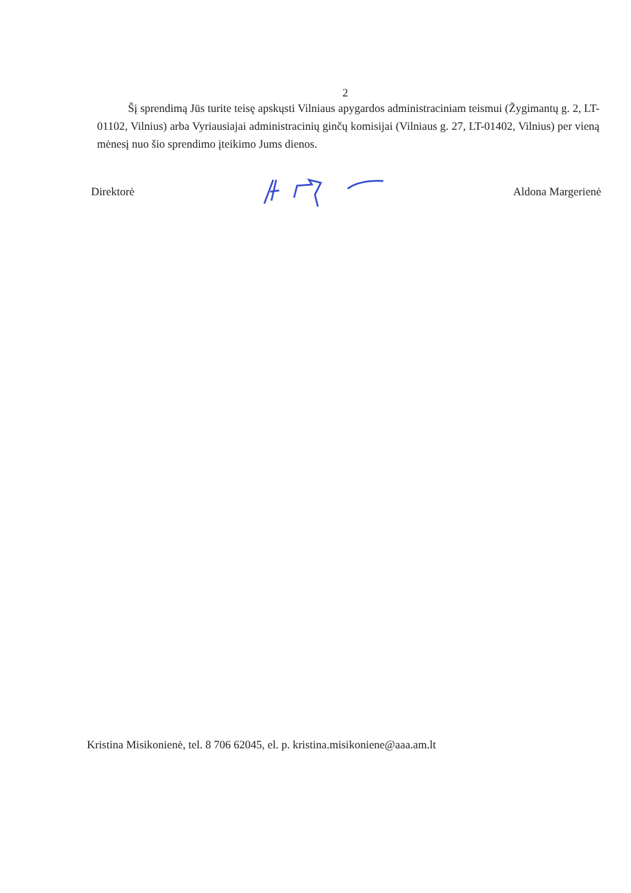2
Šį sprendimą Jūs turite teisę apskųsti Vilniaus apygardos administraciniam teismui (Žygimantų g. 2, LT-01102, Vilnius) arba Vyriausiajai administracinių ginčų komisijai (Vilniaus g. 27, LT-01402, Vilnius) per vieną mėnesį nuo šio sprendimo įteikimo Jums dienos.
Direktorė Aldona Margerienė
Kristina Misikonienė, tel. 8 706 62045, el. p. kristina.misikoniene@aaa.am.lt